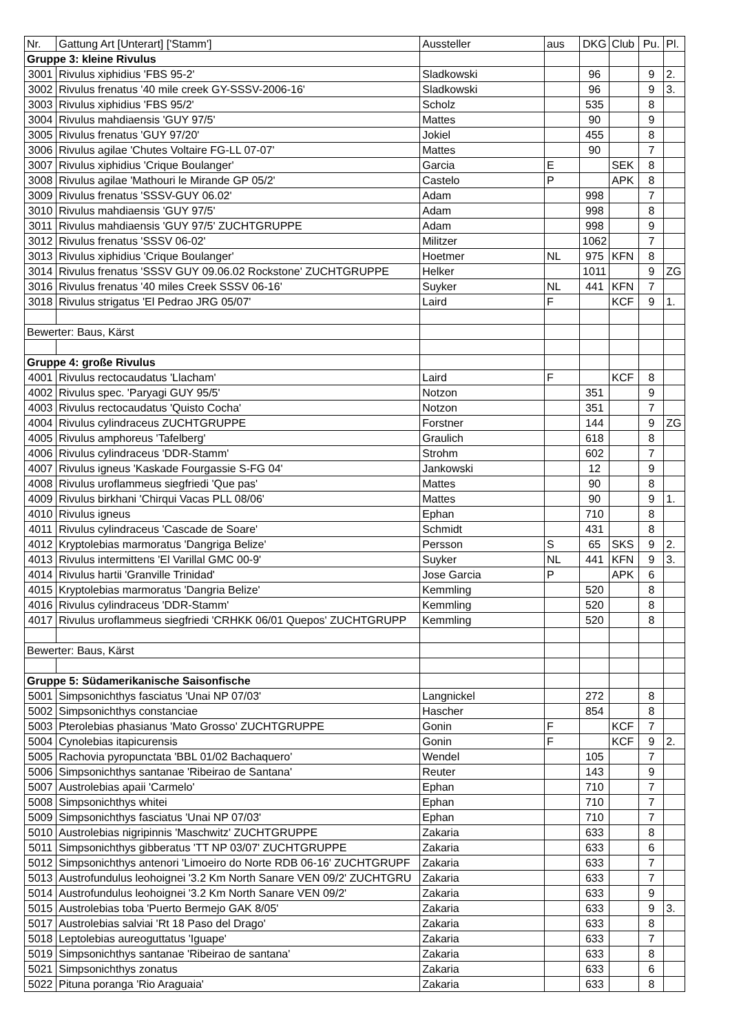| Nr. | Gattung Art [Unterart] ['Stamm'] | Aussteller | aus | DKG | Club | Pu. | Pl. |
| Gruppe 3: kleine Rivulus | | | | | | | |
| 3001 | Rivulus xiphidius 'FBS 95-2' | Sladkowski | | 96 | | 9 | 2. |
| 3002 | Rivulus frenatus '40 mile creek GY-SSSV-2006-16' | Sladkowski | | 96 | | 9 | 3. |
| 3003 | Rivulus xiphidius 'FBS 95/2' | Scholz | | 535 | | 8 | |
| 3004 | Rivulus mahdiaensis 'GUY 97/5' | Mattes | | 90 | | 9 | |
| 3005 | Rivulus frenatus 'GUY 97/20' | Jokiel | | 455 | | 8 | |
| 3006 | Rivulus agilae 'Chutes Voltaire FG-LL 07-07' | Mattes | | 90 | | 7 | |
| 3007 | Rivulus xiphidius 'Crique Boulanger' | Garcia | E | | SEK | 8 | |
| 3008 | Rivulus agilae 'Mathouri le Mirande GP 05/2' | Castelo | P | | APK | 8 | |
| 3009 | Rivulus frenatus 'SSSV-GUY 06.02' | Adam | | 998 | | 7 | |
| 3010 | Rivulus mahdiaensis 'GUY 97/5' | Adam | | 998 | | 8 | |
| 3011 | Rivulus mahdiaensis 'GUY 97/5' ZUCHTGRUPPE | Adam | | 998 | | 9 | |
| 3012 | Rivulus frenatus 'SSSV 06-02' | Militzer | | 1062 | | 7 | |
| 3013 | Rivulus xiphidius 'Crique Boulanger' | Hoetmer | NL | 975 | KFN | 8 | |
| 3014 | Rivulus frenatus 'SSSV GUY 09.06.02 Rockstone' ZUCHTGRUPPE | Helker | | 1011 | | 9 | ZG |
| 3016 | Rivulus frenatus '40 miles Creek SSSV 06-16' | Suyker | NL | 441 | KFN | 7 | |
| 3018 | Rivulus strigatus 'El Pedrao JRG 05/07' | Laird | F | | KCF | 9 | 1. |
| Bewerter: Baus, Kärst | | | | | | | |
| Gruppe 4: große Rivulus | | | | | | | |
| 4001 | Rivulus rectocaudatus 'Llacham' | Laird | F | | KCF | 8 | |
| 4002 | Rivulus spec. 'Paryagi GUY 95/5' | Notzon | | 351 | | 9 | |
| 4003 | Rivulus rectocaudatus 'Quisto Cocha' | Notzon | | 351 | | 7 | |
| 4004 | Rivulus cylindraceus ZUCHTGRUPPE | Forstner | | 144 | | 9 | ZG |
| 4005 | Rivulus amphoreus 'Tafelberg' | Graulich | | 618 | | 8 | |
| 4006 | Rivulus cylindraceus 'DDR-Stamm' | Strohm | | 602 | | 7 | |
| 4007 | Rivulus igneus 'Kaskade Fourgassie S-FG 04' | Jankowski | | 12 | | 9 | |
| 4008 | Rivulus uroflammeus siegfriedi 'Que pas' | Mattes | | 90 | | 8 | |
| 4009 | Rivulus birkhani 'Chirqui Vacas PLL 08/06' | Mattes | | 90 | | 9 | 1. |
| 4010 | Rivulus igneus | Ephan | | 710 | | 8 | |
| 4011 | Rivulus cylindraceus 'Cascade de Soare' | Schmidt | | 431 | | 8 | |
| 4012 | Kryptolebias marmoratus 'Dangriga Belize' | Persson | S | 65 | SKS | 9 | 2. |
| 4013 | Rivulus intermittens 'El Varillal GMC 00-9' | Suyker | NL | 441 | KFN | 9 | 3. |
| 4014 | Rivulus hartii 'Granville Trinidad' | Jose Garcia | P | | APK | 6 | |
| 4015 | Kryptolebias marmoratus 'Dangria Belize' | Kemmling | | 520 | | 8 | |
| 4016 | Rivulus cylindraceus 'DDR-Stamm' | Kemmling | | 520 | | 8 | |
| 4017 | Rivulus uroflammeus siegfriedi 'CRHKK 06/01 Quepos' ZUCHTGRUPP | Kemmling | | 520 | | 8 | |
| Bewerter: Baus, Kärst | | | | | | | |
| Gruppe 5: Südamerikanische Saisonfische | | | | | | | |
| 5001 | Simpsonichthys fasciatus 'Unai NP 07/03' | Langnickel | | 272 | | 8 | |
| 5002 | Simpsonichthys constanciae | Hascher | | 854 | | 8 | |
| 5003 | Pterolebias phasianus 'Mato Grosso' ZUCHTGRUPPE | Gonin | F | | KCF | 7 | |
| 5004 | Cynolebias itapicurensis | Gonin | F | | KCF | 9 | 2. |
| 5005 | Rachovia pyropunctata 'BBL 01/02 Bachaquero' | Wendel | | 105 | | 7 | |
| 5006 | Simpsonichthys santanae 'Ribeirao de Santana' | Reuter | | 143 | | 9 | |
| 5007 | Austrolebias apaii 'Carmelo' | Ephan | | 710 | | 7 | |
| 5008 | Simpsonichthys whitei | Ephan | | 710 | | 7 | |
| 5009 | Simpsonichthys fasciatus 'Unai NP 07/03' | Ephan | | 710 | | 7 | |
| 5010 | Austrolebias nigripinnis 'Maschwitz' ZUCHTGRUPPE | Zakaria | | 633 | | 8 | |
| 5011 | Simpsonichthys gibberatus 'TT NP 03/07' ZUCHTGRUPPE | Zakaria | | 633 | | 6 | |
| 5012 | Simpsonichthys antenori 'Limoeiro do Norte RDB 06-16' ZUCHTGRUPF | Zakaria | | 633 | | 7 | |
| 5013 | Austrofundulus leohoignei '3.2 Km North Sanare VEN 09/2' ZUCHTGRU | Zakaria | | 633 | | 7 | |
| 5014 | Austrofundulus leohoignei '3.2 Km North Sanare VEN 09/2' | Zakaria | | 633 | | 9 | |
| 5015 | Austrolebias toba 'Puerto Bermejo GAK 8/05' | Zakaria | | 633 | | 9 | 3. |
| 5017 | Austrolebias salviai 'Rt 18 Paso del Drago' | Zakaria | | 633 | | 8 | |
| 5018 | Leptolebias aureoguttatus 'Iguape' | Zakaria | | 633 | | 7 | |
| 5019 | Simpsonichthys santanae 'Ribeirao de santana' | Zakaria | | 633 | | 8 | |
| 5021 | Simpsonichthys zonatus | Zakaria | | 633 | | 6 | |
| 5022 | Pituna poranga 'Rio Araguaia' | Zakaria | | 633 | | 8 | |